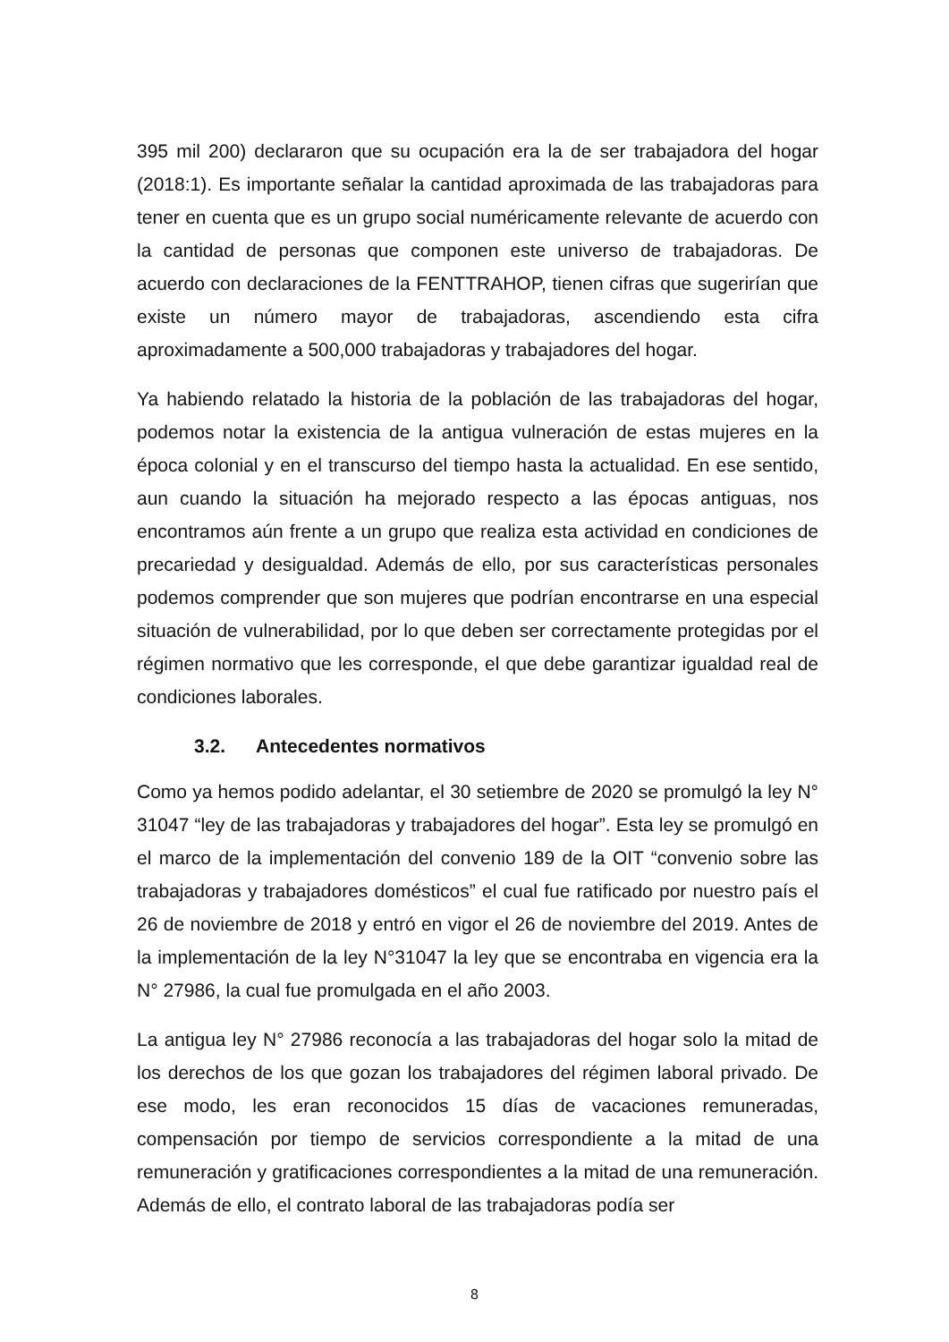395 mil 200) declararon que su ocupación era la de ser trabajadora del hogar (2018:1). Es importante señalar la cantidad aproximada de las trabajadoras para tener en cuenta que es un grupo social numéricamente relevante de acuerdo con la cantidad de personas que componen este universo de trabajadoras. De acuerdo con declaraciones de la FENTTRAHOP, tienen cifras que sugerirían que existe un número mayor de trabajadoras, ascendiendo esta cifra aproximadamente a 500,000 trabajadoras y trabajadores del hogar.
Ya habiendo relatado la historia de la población de las trabajadoras del hogar, podemos notar la existencia de la antigua vulneración de estas mujeres en la época colonial y en el transcurso del tiempo hasta la actualidad. En ese sentido, aun cuando la situación ha mejorado respecto a las épocas antiguas, nos encontramos aún frente a un grupo que realiza esta actividad en condiciones de precariedad y desigualdad. Además de ello, por sus características personales podemos comprender que son mujeres que podrían encontrarse en una especial situación de vulnerabilidad, por lo que deben ser correctamente protegidas por el régimen normativo que les corresponde, el que debe garantizar igualdad real de condiciones laborales.
3.2. Antecedentes normativos
Como ya hemos podido adelantar, el 30 setiembre de 2020 se promulgó la ley N° 31047 “ley de las trabajadoras y trabajadores del hogar”. Esta ley se promulgó en el marco de la implementación del convenio 189 de la OIT “convenio sobre las trabajadoras y trabajadores domésticos” el cual fue ratificado por nuestro país el 26 de noviembre de 2018 y entró en vigor el 26 de noviembre del 2019. Antes de la implementación de la ley N°31047 la ley que se encontraba en vigencia era la N° 27986, la cual fue promulgada en el año 2003.
La antigua ley N° 27986 reconocía a las trabajadoras del hogar solo la mitad de los derechos de los que gozan los trabajadores del régimen laboral privado. De ese modo, les eran reconocidos 15 días de vacaciones remuneradas, compensación por tiempo de servicios correspondiente a la mitad de una remuneración y gratificaciones correspondientes a la mitad de una remuneración. Además de ello, el contrato laboral de las trabajadoras podía ser
8